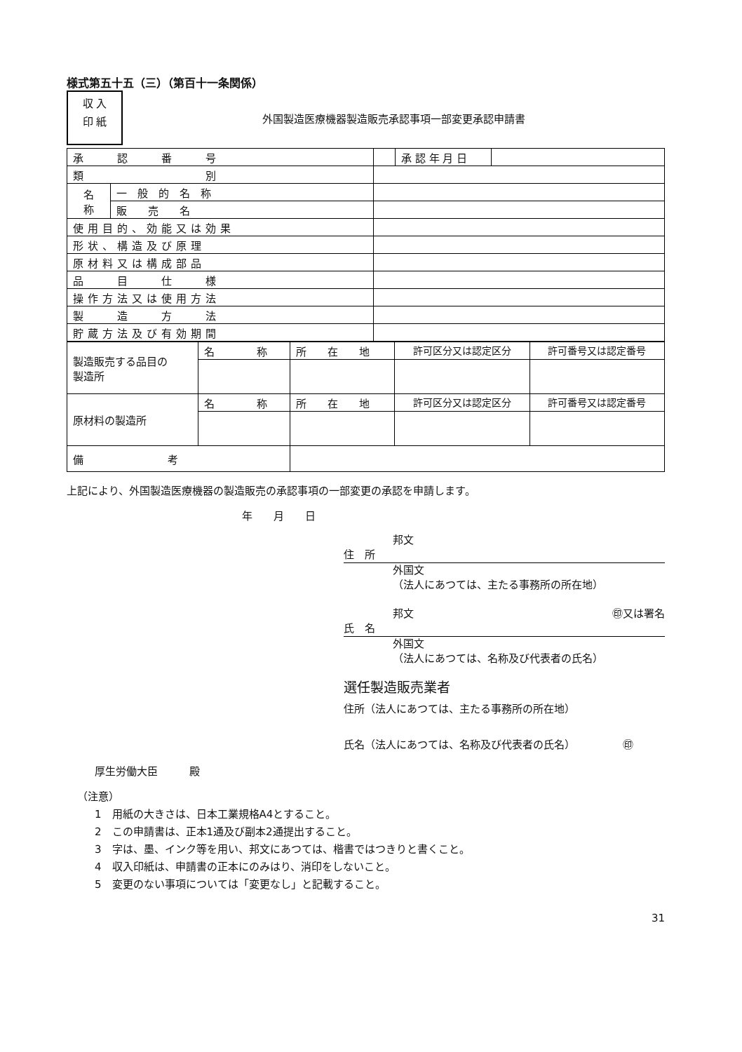様式第五十五（三）（第百十一条関係）
収 入
印 紙
外国製造医療機器製造販売承認事項一部変更承認申請書
| 承 認 番 号 | | | 承 認 年 月 日 | |
| 類 別 | | | | |
| 名 称 | 一 般 的 名 称 | | | |
| | 販 売 名 | | | |
| 使用目的、効能又は効果 | | | | |
| 形状、構造及び原理 | | | | |
| 原材料又は構成部品 | | | | |
| 品 目 仕 様 | | | | |
| 操作方法又は使用方法 | | | | |
| 製 造 方 法 | | | | |
| 貯蔵方法及び有効期間 | | | | |
| 製造販売する品目の 製造所 | 名 称 | 所 在 地 | 許可区分又は認定区分 | 許可番号又は認定番号 |
| 原材料の製造所 | 名 称 | 所 在 地 | 許可区分又は認定区分 | 許可番号又は認定番号 |
| 備 考 | | | | |
上記により、外国製造医療機器の製造販売の承認事項の一部変更の承認を申請します。
年　　月　　日
邦文
住　所
外国文
（法人にあつては、主たる事務所の所在地）
邦文 ㊞又は署名
氏　名
外国文
（法人にあつては、名称及び代表者の氏名）
選任製造販売業者
住所（法人にあつては、主たる事務所の所在地）
氏名（法人にあつては、名称及び代表者の氏名）　　　　　㊞
厚生労働大臣　　　殿
（注意）
1　用紙の大きさは、日本工業規格A4とすること。
2　この申請書は、正本1通及び副本2通提出すること。
3　字は、墨、インク等を用い、邦文にあつては、楷書ではつきりと書くこと。
4　収入印紙は、申請書の正本にのみはり、消印をしないこと。
5　変更のない事項については「変更なし」と記載すること。
31